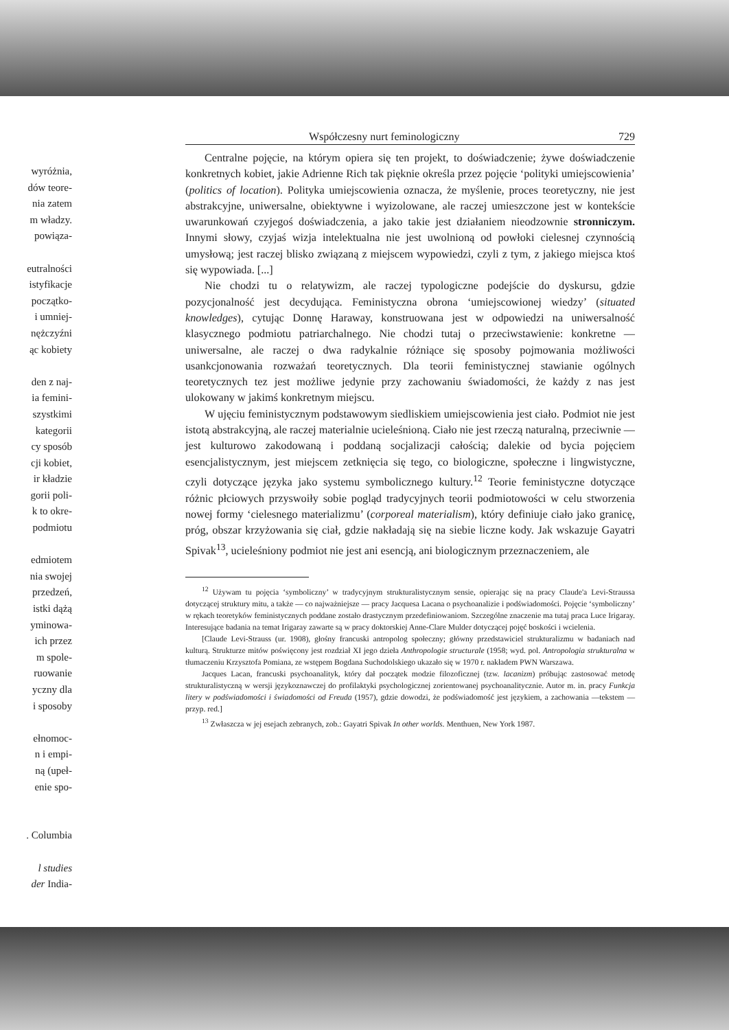wyróżnia,
dów teore-
nia zatem
m władzy.
powiąza-
eutralności
istyfikacje
początko-
i umniej-
nężczyźni
ąc kobiety
den z naj-
ia femini-
szystkimi
kategorii
cy sposób
cji kobiet,
ir kładzie
gorii poli-
k to okre-
podmiotu
edmiotem
nia swojej
przedzeń,
istki dążą
yminowa-
ich przez
m spole-
ruowanie
yczny dla
i sposoby
ełnomoc-
n i empi-
ną (upeł-
enie spo-
. Columbia
l studies
der India-
Współczesny nurt feminologiczny 729
Centralne pojęcie, na którym opiera się ten projekt, to doświadczenie; żywe doświadczenie konkretnych kobiet, jakie Adrienne Rich tak pięknie określa przez pojęcie ‘polityki umiejscowienia’ (politics of location). Polityka umiejscowienia oznacza, że myślenie, proces teoretyczny, nie jest abstrakcyjne, uniwersalne, obiektywne i wyizolowane, ale raczej umieszczone jest w kontekście uwarunkowań czyjegoś doświadczenia, a jako takie jest działaniem nieodzownie stronniczym. Innymi słowy, czyjaś wizja intelektualna nie jest uwolnioną od powłoki cielesnej czynnością umysłową; jest raczej blisko związaną z miejscem wypowiedzi, czyli z tym, z jakiego miejsca ktoś się wypowiada. [...]
Nie chodzi tu o relatywizm, ale raczej typologiczne podejście do dyskursu, gdzie pozycjonalność jest decydująca. Feministyczna obrona ‘umiejscowionej wiedzy’ (situated knowledges), cytując Donnę Haraway, konstruowana jest w odpowiedzi na uniwersalność klasycznego podmiotu patriarchalnego. Nie chodzi tutaj o przeciwstawienie: konkretne — uniwersalne, ale raczej o dwa radykalnie różniące się sposoby pojmowania możliwości usankcjonowania rozważań teoretycznych. Dla teorii feministycznej stawianie ogólnych teoretycznych tez jest możliwe jedynie przy zachowaniu świadomości, że każdy z nas jest ulokowany w jakimś konkretnym miejscu.
W ujęciu feministycznym podstawowym siedliskiem umiejscowienia jest ciało. Podmiot nie jest istotą abstrakcyjną, ale raczej materialnie ucieleśnioną. Ciało nie jest rzeczą naturalną, przeciwnie — jest kulturowo zakodowaną i poddaną socjalizacji całością; dalekie od bycia pojęciem esencjalistycznym, jest miejscem zetknięcia się tego, co biologiczne, społeczne i lingwistyczne, czyli dotyczące języka jako systemu symbolicznego kultury.<sup>12</sup> Teorie feministyczne dotyczące różnic płciowych przyswoiły sobie pogląd tradycyjnych teorii podmiotowości w celu stworzenia nowej formy ‘cielesnego materializmu’ (corporeal materialism), który definiuje ciało jako granicę, próg, obszar krzyżowania się ciał, gdzie nakładają się na siebie liczne kody. Jak wskazuje Gayatri Spivak<sup>13</sup>, ucieleśniony podmiot nie jest ani esencją, ani biologicznym przeznaczeniem, ale
<sup>12</sup> Używam tu pojęcia ‘symboliczny’ w tradycyjnym strukturalistycznym sensie, opierając się na pracy Claude'a Levi-Straussa dotyczącej struktury mitu, a także — co najważniejsze — pracy Jacquesa Lacana o psychoanalizie i podświadomości. Pojęcie ‘symboliczny’ w rękach teoretyków feministycznych poddane zostało drastycznym przedefiniowaniom. Szczególne znaczenie ma tutaj praca Luce Irigaray. Interesujące badania na temat Irigaray zawarte są w pracy doktorskiej Anne-Clare Mulder dotyczącej pojęć boskości i wcielenia.
[Claude Levi-Strauss (ur. 1908), głośny francuski antropolog społeczny; główny przedstawiciel strukturalizmu w badaniach nad kulturą. Strukturze mitów poświęcony jest rozdział XI jego dzieła Anthropologie structurale (1958; wyd. pol. Antropologia strukturalna w tłumaczeniu Krzysztofa Pomiana, ze wstępem Bogdana Suchodolskiego ukazało się w 1970 r. nakładem PWN Warszawa.
Jacques Lacan, francuski psychoanalityk, który dał początek modzie filozoficznej (tzw. lacanizm) próbując zastosować metodę strukturalistyczną w wersji językoznawczej do profilaktyki psychologicznej zorientowanej psychoanalitycznie. Autor m. in. pracy Funkcja litery w podświadomości i świadomości od Freuda (1957), gdzie dowodzi, że podświadomość jest językiem, a zachowania —tekstem — przyp. red.]
<sup>13</sup> Zwłaszcza w jej esejach zebranych, zob.: Gayatri Spivak In other worlds. Menthuen, New York 1987.